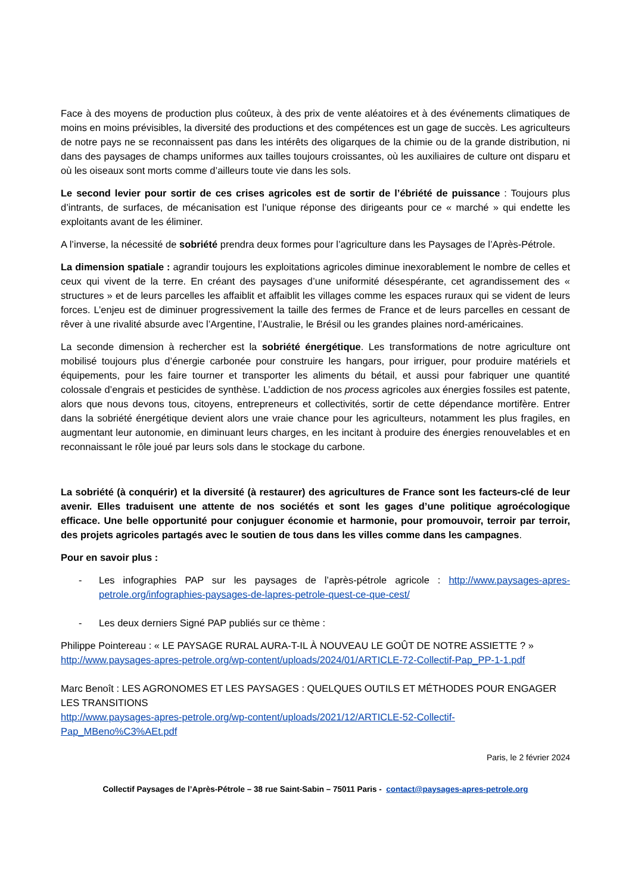Face à des moyens de production plus coûteux, à des prix de vente aléatoires et à des événements climatiques de moins en moins prévisibles, la diversité des productions et des compétences est un gage de succès. Les agriculteurs de notre pays ne se reconnaissent pas dans les intérêts des oligarques de la chimie ou de la grande distribution, ni dans des paysages de champs uniformes aux tailles toujours croissantes, où les auxiliaires de culture ont disparu et où les oiseaux sont morts comme d’ailleurs toute vie dans les sols.
Le second levier pour sortir de ces crises agricoles est de sortir de l’ébriété de puissance : Toujours plus d’intrants, de surfaces, de mécanisation est l’unique réponse des dirigeants pour ce « marché » qui endette les exploitants avant de les éliminer.
A l’inverse, la nécessité de sobriété prendra deux formes pour l’agriculture dans les Paysages de l’Après-Pétrole.
La dimension spatiale : agrandir toujours les exploitations agricoles diminue inexorablement le nombre de celles et ceux qui vivent de la terre. En créant des paysages d’une uniformité désespérante, cet agrandissement des « structures » et de leurs parcelles les affaiblit et affaiblit les villages comme les espaces ruraux qui se vident de leurs forces. L’enjeu est de diminuer progressivement la taille des fermes de France et de leurs parcelles en cessant de rêver à une rivalité absurde avec l’Argentine, l’Australie, le Brésil ou les grandes plaines nord-américaines.
La seconde dimension à rechercher est la sobriété énergétique. Les transformations de notre agriculture ont mobilisé toujours plus d’énergie carbonée pour construire les hangars, pour irriguer, pour produire matériels et équipements, pour les faire tourner et transporter les aliments du bétail, et aussi pour fabriquer une quantité colossale d’engrais et pesticides de synthèse. L’addiction de nos process agricoles aux énergies fossiles est patente, alors que nous devons tous, citoyens, entrepreneurs et collectivités, sortir de cette dépendance mortifère. Entrer dans la sobriété énergétique devient alors une vraie chance pour les agriculteurs, notamment les plus fragiles, en augmentant leur autonomie, en diminuant leurs charges, en les incitant à produire des énergies renouvelables et en reconnaissant le rôle joué par leurs sols dans le stockage du carbone.
La sobriété (à conquérir) et la diversité (à restaurer) des agricultures de France sont les facteurs-clé de leur avenir. Elles traduisent une attente de nos sociétés et sont les gages d’une politique agroécologique efficace. Une belle opportunité pour conjuguer économie et harmonie, pour promouvoir, terroir par terroir, des projets agricoles partagés avec le soutien de tous dans les villes comme dans les campagnes.
Pour en savoir plus :
- Les infographies PAP sur les paysages de l’après-pétrole agricole : http://www.paysages-apres-petrole.org/infographies-paysages-de-lapres-petrole-quest-ce-que-cest/
- Les deux derniers Signé PAP publiés sur ce thème :
Philippe Pointereau : « LE PAYSAGE RURAL AURA-T-IL À NOUVEAU LE GOÛT DE NOTRE ASSIETTE ? »
http://www.paysages-apres-petrole.org/wp-content/uploads/2024/01/ARTICLE-72-Collectif-Pap_PP-1-1.pdf
Marc Benoît : LES AGRONOMES ET LES PAYSAGES : QUELQUES OUTILS ET MÉTHODES POUR ENGAGER LES TRANSITIONS
http://www.paysages-apres-petrole.org/wp-content/uploads/2021/12/ARTICLE-52-Collectif-
Pap_MBeno%C3%AEt.pdf
Paris, le 2 février 2024
Collectif Paysages de l’Après-Pétrole – 38 rue Saint-Sabin – 75011 Paris - contact@paysages-apres-petrole.org